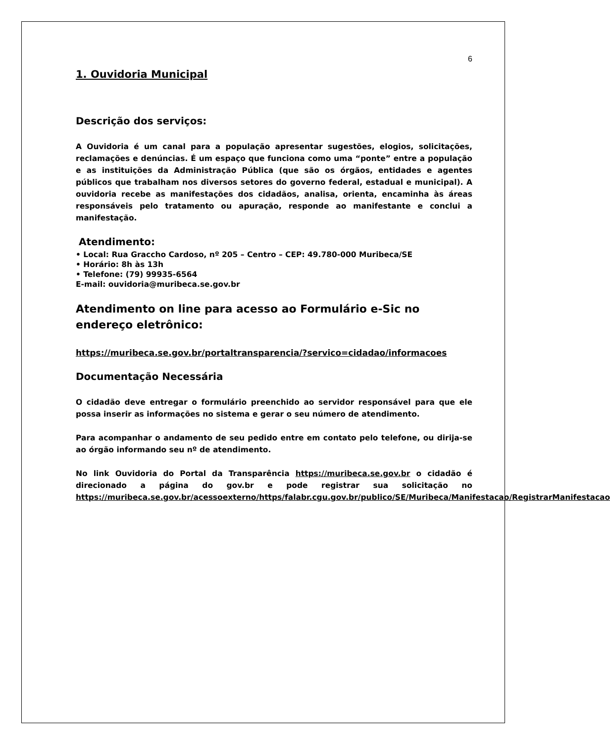6
1. Ouvidoria Municipal
Descrição dos serviços:
A Ouvidoria é um canal para a população apresentar sugestões, elogios, solicitações, reclamações e denúncias. É um espaço que funciona como uma “ponte” entre a população e as instituições da Administração Pública (que são os órgãos, entidades e agentes públicos que trabalham nos diversos setores do governo federal, estadual e municipal). A ouvidoria recebe as manifestações dos cidadãos, analisa, orienta, encaminha às áreas responsáveis pelo tratamento ou apuração, responde ao manifestante e conclui a manifestação.
Atendimento:
• Local: Rua Graccho Cardoso, nº 205 – Centro – CEP: 49.780-000 Muribeca/SE
• Horário: 8h às 13h
• Telefone: (79) 99935-6564
E-mail: ouvidoria@muribeca.se.gov.br
Atendimento on line para acesso ao Formulário e-Sic no endereço eletrônico:
https://muribeca.se.gov.br/portaltransparencia/?servico=cidadao/informacoes
Documentação Necessária
O cidadão deve entregar o formulário preenchido ao servidor responsável para que ele possa inserir as informações no sistema e gerar o seu número de atendimento.
Para acompanhar o andamento de seu pedido entre em contato pelo telefone, ou dirija-se ao órgão informando seu nº de atendimento.
No link Ouvidoria do Portal da Transparência https://muribeca.se.gov.br o cidadão é direcionado a página do gov.br e pode registrar sua solicitação no https://muribeca.se.gov.br/acessoexterno/https/falabr.cgu.gov.br/publico/SE/Muribeca/Manifestacao/RegistrarManifestacao